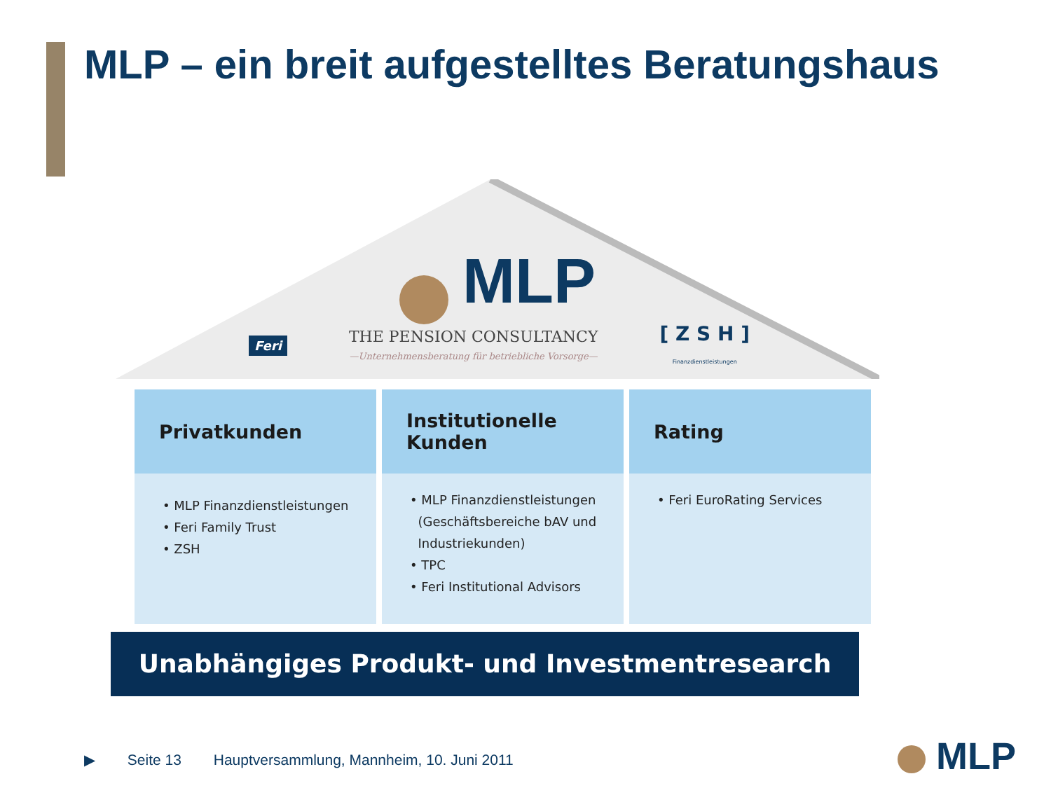MLP – ein breit aufgestelltes Beratungshaus
MLP
Feri THE PENSION CONSULTANCY
—Unternehmensberatung für betriebliche Vorsorge— [ Z S H ]
Finanzdienstleistungen
Privatkunden
• MLP Finanzdienstleistungen
• Feri Family Trust
• ZSH
Institutionelle
Kunden
• MLP Finanzdienstleistungen
(Geschäftsbereiche bAV und
Industriekunden)
• TPC
• Feri Institutional Advisors
Rating
• Feri EuroRating Services
Unabhängiges Produkt- und Investmentresearch
▶ Seite 13 Hauptversammlung, Mannheim, 10. Juni 2011
MLP